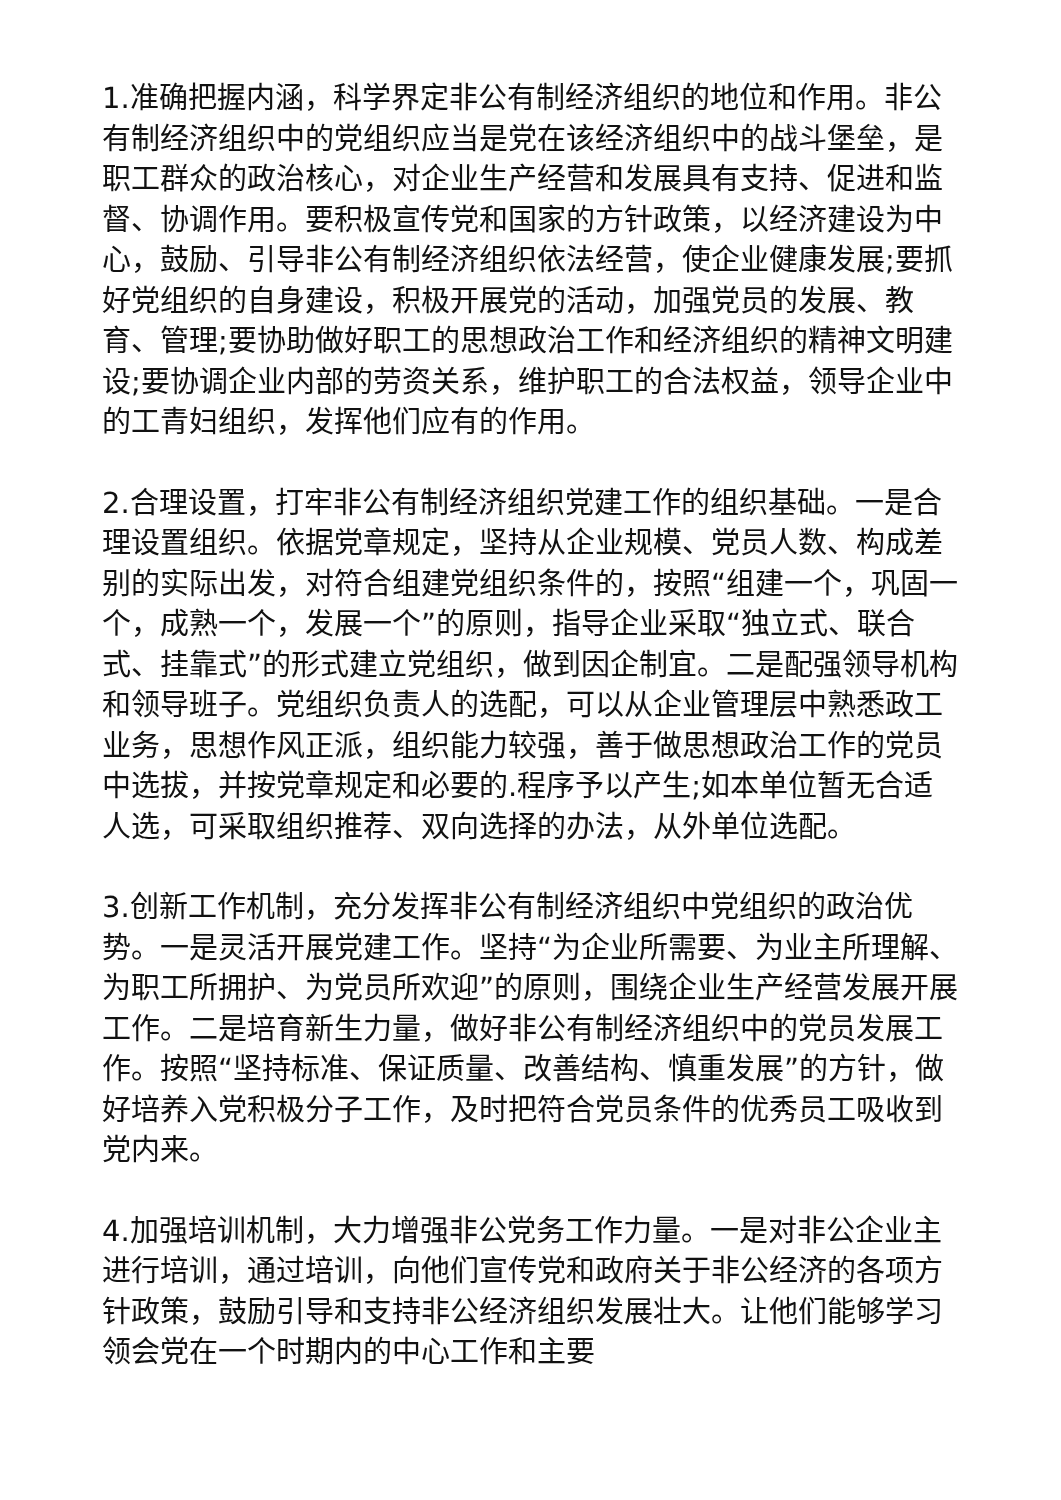1.准确把握内涵，科学界定非公有制经济组织的地位和作用。非公有制经济组织中的党组织应当是党在该经济组织中的战斗堡垒，是职工群众的政治核心，对企业生产经营和发展具有支持、促进和监督、协调作用。要积极宣传党和国家的方针政策，以经济建设为中心，鼓励、引导非公有制经济组织依法经营，使企业健康发展;要抓好党组织的自身建设，积极开展党的活动，加强党员的发展、教育、管理;要协助做好职工的思想政治工作和经济组织的精神文明建设;要协调企业内部的劳资关系，维护职工的合法权益，领导企业中的工青妇组织，发挥他们应有的作用。
2.合理设置，打牢非公有制经济组织党建工作的组织基础。一是合理设置组织。依据党章规定，坚持从企业规模、党员人数、构成差别的实际出发，对符合组建党组织条件的，按照“组建一个，巩固一个，成熟一个，发展一个”的原则，指导企业采取“独立式、联合式、挂靠式”的形式建立党组织，做到因企制宜。二是配强领导机构和领导班子。党组织负责人的选配，可以从企业管理层中熟悉政工业务，思想作风正派，组织能力较强，善于做思想政治工作的党员中选拔，并按党章规定和必要的.程序予以产生;如本单位暂无合适人选，可采取组织推荐、双向选择的办法，从外单位选配。
3.创新工作机制，充分发挥非公有制经济组织中党组织的政治优势。一是灵活开展党建工作。坚持“为企业所需要、为业主所理解、为职工所拥护、为党员所欢迎”的原则，围绕企业生产经营发展开展工作。二是培育新生力量，做好非公有制经济组织中的党员发展工作。按照“坚持标准、保证质量、改善结构、慎重发展”的方针，做好培养入党积极分子工作，及时把符合党员条件的优秀员工吸收到党内来。
4.加强培训机制，大力增强非公党务工作力量。一是对非公企业主进行培训，通过培训，向他们宣传党和政府关于非公经济的各项方针政策，鼓励引导和支持非公经济组织发展壮大。让他们能够学习领会党在一个时期内的中心工作和主要